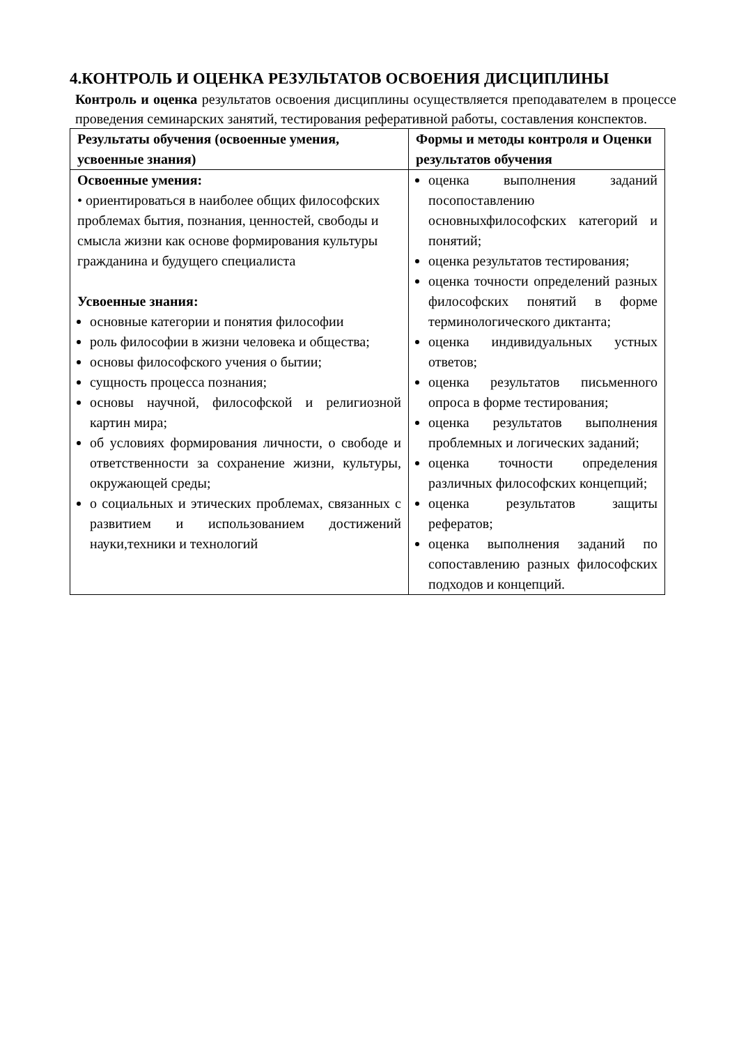4.КОНТРОЛЬ И ОЦЕНКА РЕЗУЛЬТАТОВ ОСВОЕНИЯ ДИСЦИПЛИНЫ
Контроль и оценка результатов освоения дисциплины осуществляется преподавателем в процессе проведения семинарских занятий, тестирования реферативной работы, составления конспектов.
| Результаты обучения (освоенные умения, усвоенные знания) | Формы и методы контроля и Оценки результатов обучения |
| --- | --- |
| Освоенные умения: • ориентироваться в наиболее общих философских проблемах бытия, познания, ценностей, свободы и смысла жизни как основе формирования культуры гражданина и будущего специалиста Усвоенные знания: основные категории и понятия философии роль философии в жизни человека и общества; основы философского учения о бытии; сущность процесса познания; основы научной, философской и религиозной картин мира; об условиях формирования личности, о свободе и ответственности за сохранение жизни, культуры, окружающей среды; о социальных и этических проблемах, связанных с развитием и использованием достижений науки,техники и технологий | оценка выполнения заданий посопоставлению основныхфилософских категорий и понятий; оценка результатов тестирования; оценка точности определений разных философских понятий в форме терминологического диктанта; оценка индивидуальных устных ответов; оценка результатов письменного опроса в форме тестирования; оценка результатов выполнения проблемных и логических заданий; оценка точности определения различных философских концепций; оценка результатов защиты рефератов; оценка выполнения заданий по сопоставлению разных философских подходов и концепций. |